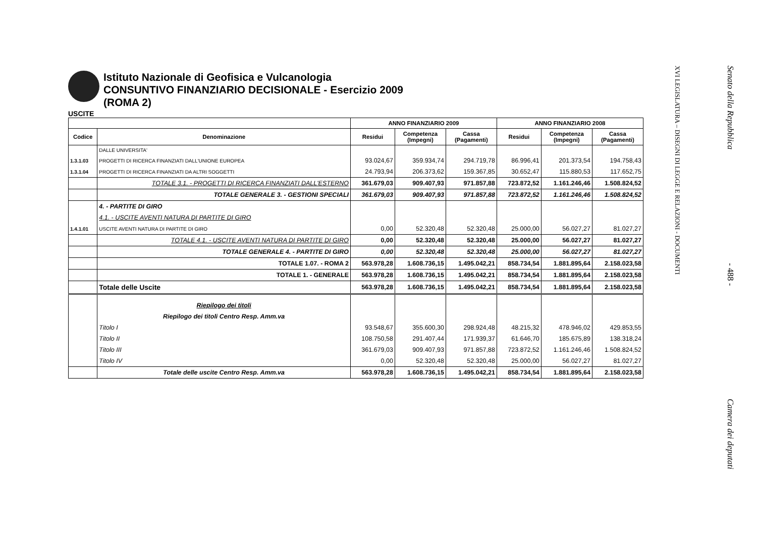Istituto Nazionale di Geofisica e Vulcanologia
CONSUNTIVO FINANZIARIO DECISIONALE - Esercizio 2009
(ROMA 2)
USCITE
| | | ANNO FINANZIARIO 2009 | | | ANNO FINANZIARIO 2008 | | |
| --- | --- | --- | --- | --- | --- | --- | --- |
| Codice | Denominazione | Residui | Competenza (Impegni) | Cassa (Pagamenti) | Residui | Competenza (Impegni) | Cassa (Pagamenti) |
| | DALLE UNIVERSITA' | | | | | | |
| 1.3.1.03 | PROGETTI DI RICERCA FINANZIATI DALL'UNIONE EUROPEA | 93.024,67 | 359.934,74 | 294.719,78 | 86.996,41 | 201.373,54 | 194.758,43 |
| 1.3.1.04 | PROGETTI DI RICERCA FINANZIATI DA ALTRI SOGGETTI | 24.793,94 | 206.373,62 | 159.367,85 | 30.652,47 | 115.880,53 | 117.652,75 |
| | TOTALE 3.1. - PROGETTI DI RICERCA FINANZIATI DALL'ESTERNO | 361.679,03 | 909.407,93 | 971.857,88 | 723.872,52 | 1.161.246,46 | 1.508.824,52 |
| | TOTALE GENERALE 3. - GESTIONI SPECIALI | 361.679,03 | 909.407,93 | 971.857,88 | 723.872,52 | 1.161.246,46 | 1.508.824,52 |
| | 4. - PARTITE DI GIRO | | | | | | |
| | 4.1. - USCITE AVENTI NATURA DI PARTITE DI GIRO | | | | | | |
| 1.4.1.01 | USCITE AVENTI NATURA DI PARTITE DI GIRO | 0,00 | 52.320,48 | 52.320,48 | 25.000,00 | 56.027,27 | 81.027,27 |
| | TOTALE 4.1. - USCITE AVENTI NATURA DI PARTITE DI GIRO | 0,00 | 52.320,48 | 52.320,48 | 25.000,00 | 56.027,27 | 81.027,27 |
| | TOTALE GENERALE 4. - PARTITE DI GIRO | 0,00 | 52.320,48 | 52.320,48 | 25.000,00 | 56.027,27 | 81.027,27 |
| | TOTALE 1.07. - ROMA 2 | 563.978,28 | 1.608.736,15 | 1.495.042,21 | 858.734,54 | 1.881.895,64 | 2.158.023,58 |
| | TOTALE 1. - GENERALE | 563.978,28 | 1.608.736,15 | 1.495.042,21 | 858.734,54 | 1.881.895,64 | 2.158.023,58 |
| | Totale delle Uscite | 563.978,28 | 1.608.736,15 | 1.495.042,21 | 858.734,54 | 1.881.895,64 | 2.158.023,58 |
| | Riepilogo dei titoli | | | | | | |
| | Riepilogo dei titoli Centro Resp. Amm.va | | | | | | |
| | Titolo I | 93.548,67 | 355.600,30 | 298.924,48 | 48.215,32 | 478.946,02 | 429.853,55 |
| | Titolo II | 108.750,58 | 291.407,44 | 171.939,37 | 61.646,70 | 185.675,89 | 138.318,24 |
| | Titolo III | 361.679,03 | 909.407,93 | 971.857,88 | 723.872,52 | 1.161.246,46 | 1.508.824,52 |
| | Titolo IV | 0,00 | 52.320,48 | 52.320,48 | 25.000,00 | 56.027,27 | 81.027,27 |
| | Totale delle uscite Centro Resp. Amm.va | 563.978,28 | 1.608.736,15 | 1.495.042,21 | 858.734,54 | 1.881.895,64 | 2.158.023,58 |
XVI LEGISLATURA – DISEGNI DI LEGGE E RELAZIONI - DOCUMENTI
Senato della Repubblica - 488 - Camera dei deputati